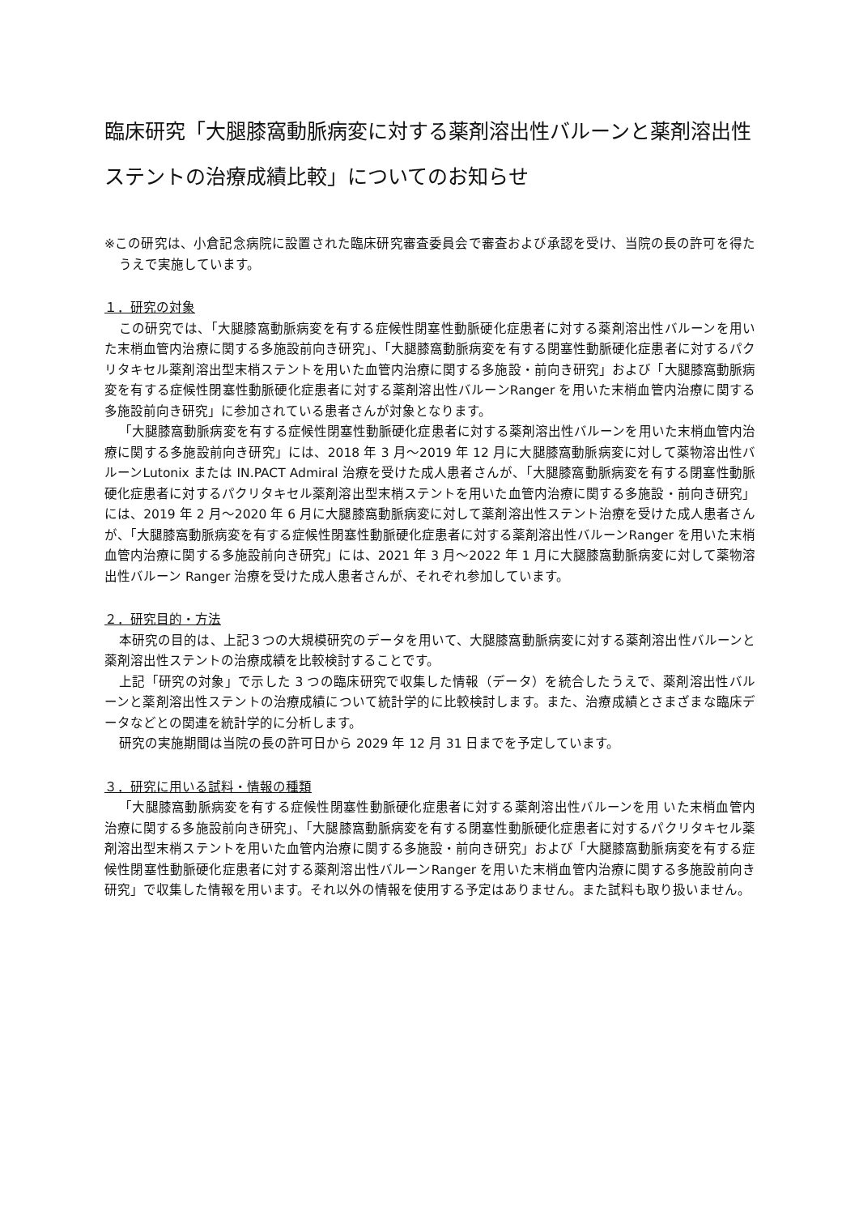臨床研究「大腿膝窩動脈病変に対する薬剤溶出性バルーンと薬剤溶出性ステントの治療成績比較」についてのお知らせ
※この研究は、小倉記念病院に設置された臨床研究審査委員会で審査および承認を受け、当院の長の許可を得たうえで実施しています。
１．研究の対象
この研究では、「大腿膝窩動脈病変を有する症候性閉塞性動脈硬化症患者に対する薬剤溶出性バルーンを用いた末梢血管内治療に関する多施設前向き研究」、「大腿膝窩動脈病変を有する閉塞性動脈硬化症患者に対するパクリタキセル薬剤溶出型末梢ステントを用いた血管内治療に関する多施設・前向き研究」および「大腿膝窩動脈病変を有する症候性閉塞性動脈硬化症患者に対する薬剤溶出性バルーンRanger を用いた末梢血管内治療に関する多施設前向き研究」に参加されている患者さんが対象となります。
「大腿膝窩動脈病変を有する症候性閉塞性動脈硬化症患者に対する薬剤溶出性バルーンを用いた末梢血管内治療に関する多施設前向き研究」には、2018 年 3 月～2019 年 12 月に大腿膝窩動脈病変に対して薬物溶出性バルーンLutonix または IN.PACT Admiral 治療を受けた成人患者さんが、「大腿膝窩動脈病変を有する閉塞性動脈硬化症患者に対するパクリタキセル薬剤溶出型末梢ステントを用いた血管内治療に関する多施設・前向き研究」には、2019 年 2 月～2020 年 6 月に大腿膝窩動脈病変に対して薬剤溶出性ステント治療を受けた成人患者さんが、「大腿膝窩動脈病変を有する症候性閉塞性動脈硬化症患者に対する薬剤溶出性バルーンRanger を用いた末梢血管内治療に関する多施設前向き研究」には、2021 年 3 月～2022 年 1 月に大腿膝窩動脈病変に対して薬物溶出性バルーン Ranger 治療を受けた成人患者さんが、それぞれ参加しています。
２．研究目的・方法
本研究の目的は、上記３つの大規模研究のデータを用いて、大腿膝窩動脈病変に対する薬剤溶出性バルーンと薬剤溶出性ステントの治療成績を比較検討することです。
上記「研究の対象」で示した 3 つの臨床研究で収集した情報（データ）を統合したうえで、薬剤溶出性バルーンと薬剤溶出性ステントの治療成績について統計学的に比較検討します。また、治療成績とさまざまな臨床データなどとの関連を統計学的に分析します。
研究の実施期間は当院の長の許可日から 2029 年 12 月 31 日までを予定しています。
３．研究に用いる試料・情報の種類
「大腿膝窩動脈病変を有する症候性閉塞性動脈硬化症患者に対する薬剤溶出性バルーンを用 いた末梢血管内治療に関する多施設前向き研究」、「大腿膝窩動脈病変を有する閉塞性動脈硬化症患者に対するパクリタキセル薬剤溶出型末梢ステントを用いた血管内治療に関する多施設・前向き研究」および「大腿膝窩動脈病変を有する症候性閉塞性動脈硬化症患者に対する薬剤溶出性バルーンRanger を用いた末梢血管内治療に関する多施設前向き研究」で収集した情報を用います。それ以外の情報を使用する予定はありません。また試料も取り扱いません。